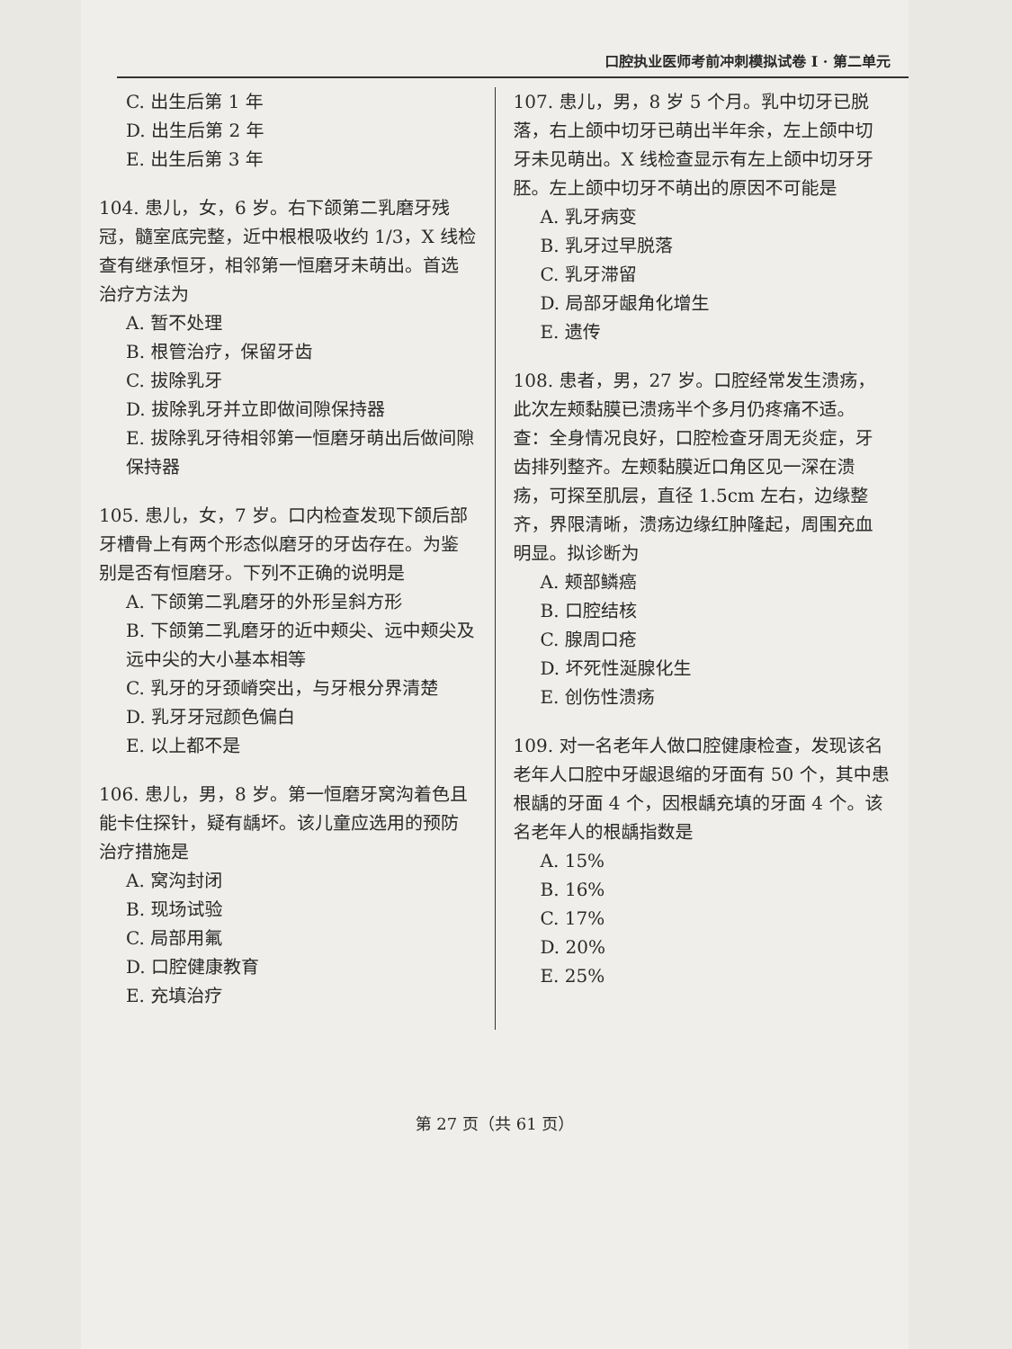口腔执业医师考前冲刺模拟试卷 I · 第二单元
C. 出生后第 1 年
D. 出生后第 2 年
E. 出生后第 3 年
104. 患儿，女，6 岁。右下颌第二乳磨牙残冠，髓室底完整，近中根根吸收约 1/3，X 线检查有继承恒牙，相邻第一恒磨牙未萌出。首选治疗方法为
A. 暂不处理
B. 根管治疗，保留牙齿
C. 拔除乳牙
D. 拔除乳牙并立即做间隙保持器
E. 拔除乳牙待相邻第一恒磨牙萌出后做间隙保持器
105. 患儿，女，7 岁。口内检查发现下颌后部牙槽骨上有两个形态似磨牙的牙齿存在。为鉴别是否有恒磨牙。下列不正确的说明是
A. 下颌第二乳磨牙的外形呈斜方形
B. 下颌第二乳磨牙的近中颊尖、远中颊尖及远中尖的大小基本相等
C. 乳牙的牙颈嵴突出，与牙根分界清楚
D. 乳牙牙冠颜色偏白
E. 以上都不是
106. 患儿，男，8 岁。第一恒磨牙窝沟着色且能卡住探针，疑有龋坏。该儿童应选用的预防治疗措施是
A. 窝沟封闭
B. 现场试验
C. 局部用氟
D. 口腔健康教育
E. 充填治疗
107. 患儿，男，8 岁 5 个月。乳中切牙已脱落，右上颌中切牙已萌出半年余，左上颌中切牙未见萌出。X 线检查显示有左上颌中切牙牙胚。左上颌中切牙不萌出的原因不可能是
A. 乳牙病变
B. 乳牙过早脱落
C. 乳牙滞留
D. 局部牙龈角化增生
E. 遗传
108. 患者，男，27 岁。口腔经常发生溃疡，此次左颊黏膜已溃疡半个多月仍疼痛不适。查：全身情况良好，口腔检查牙周无炎症，牙齿排列整齐。左颊黏膜近口角区见一深在溃疡，可探至肌层，直径 1.5cm 左右，边缘整齐，界限清晰，溃疡边缘红肿隆起，周围充血明显。拟诊断为
A. 颊部鳞癌
B. 口腔结核
C. 腺周口疮
D. 坏死性涎腺化生
E. 创伤性溃疡
109. 对一名老年人做口腔健康检查，发现该名老年人口腔中牙龈退缩的牙面有 50 个，其中患根龋的牙面 4 个，因根龋充填的牙面 4 个。该名老年人的根龋指数是
A. 15%
B. 16%
C. 17%
D. 20%
E. 25%
第 27 页（共 61 页）